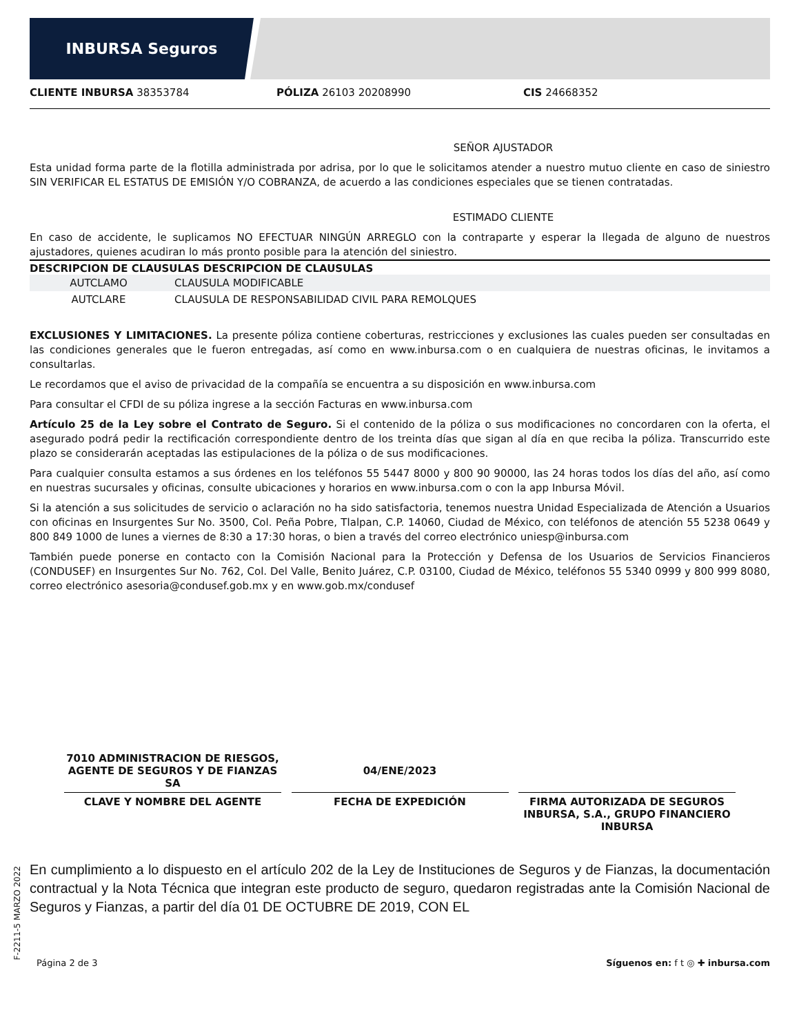INBURSA Seguros
CLIENTE INBURSA 38353784 PÓLIZA 26103 20208990 CIS 24668352
SEÑOR AJUSTADOR
Esta unidad forma parte de la flotilla administrada por adrisa, por lo que le solicitamos atender a nuestro mutuo cliente en caso de siniestro SIN VERIFICAR EL ESTATUS DE EMISIÓN Y/O COBRANZA, de acuerdo a las condiciones especiales que se tienen contratadas.
ESTIMADO CLIENTE
En caso de accidente, le suplicamos NO EFECTUAR NINGÚN ARREGLO con la contraparte y esperar la llegada de alguno de nuestros ajustadores, quienes acudiran lo más pronto posible para la atención del siniestro.
DESCRIPCION DE CLAUSULAS DESCRIPCION DE CLAUSULAS
| AUTCLAMO | CLAUSULA MODIFICABLE |
| AUTCLARE | CLAUSULA DE RESPONSABILIDAD CIVIL PARA REMOLQUES |
EXCLUSIONES Y LIMITACIONES. La presente póliza contiene coberturas, restricciones y exclusiones las cuales pueden ser consultadas en las condiciones generales que le fueron entregadas, así como en www.inbursa.com o en cualquiera de nuestras oficinas, le invitamos a consultarlas.
Le recordamos que el aviso de privacidad de la compañía se encuentra a su disposición en www.inbursa.com
Para consultar el CFDI de su póliza ingrese a la sección Facturas en www.inbursa.com
Artículo 25 de la Ley sobre el Contrato de Seguro. Si el contenido de la póliza o sus modificaciones no concordaren con la oferta, el asegurado podrá pedir la rectificación correspondiente dentro de los treinta días que sigan al día en que reciba la póliza. Transcurrido este plazo se considerarán aceptadas las estipulaciones de la póliza o de sus modificaciones.
Para cualquier consulta estamos a sus órdenes en los teléfonos 55 5447 8000 y 800 90 90000, las 24 horas todos los días del año, así como en nuestras sucursales y oficinas, consulte ubicaciones y horarios en www.inbursa.com o con la app Inbursa Móvil.
Si la atención a sus solicitudes de servicio o aclaración no ha sido satisfactoria, tenemos nuestra Unidad Especializada de Atención a Usuarios con oficinas en Insurgentes Sur No. 3500, Col. Peña Pobre, Tlalpan, C.P. 14060, Ciudad de México, con teléfonos de atención 55 5238 0649 y 800 849 1000 de lunes a viernes de 8:30 a 17:30 horas, o bien a través del correo electrónico uniesp@inbursa.com
También puede ponerse en contacto con la Comisión Nacional para la Protección y Defensa de los Usuarios de Servicios Financieros (CONDUSEF) en Insurgentes Sur No. 762, Col. Del Valle, Benito Juárez, C.P. 03100, Ciudad de México, teléfonos 55 5340 0999 y 800 999 8080, correo electrónico asesoria@condusef.gob.mx y en www.gob.mx/condusef
7010 ADMINISTRACION DE RIESGOS, AGENTE DE SEGUROS Y DE FIANZAS SA
CLAVE Y NOMBRE DEL AGENTE
04/ENE/2023
FECHA DE EXPEDICIÓN
FIRMA AUTORIZADA DE SEGUROS INBURSA, S.A., GRUPO FINANCIERO INBURSA
En cumplimiento a lo dispuesto en el artículo 202 de la Ley de Instituciones de Seguros y de Fianzas, la documentación contractual y la Nota Técnica que integran este producto de seguro, quedaron registradas ante la Comisión Nacional de Seguros y Fianzas, a partir del día 01 DE OCTUBRE DE 2019, CON EL
Página 2 de 3 Síguenos en: f t ◎ ✚ inbursa.com
F-2211-5 MARZO 2022